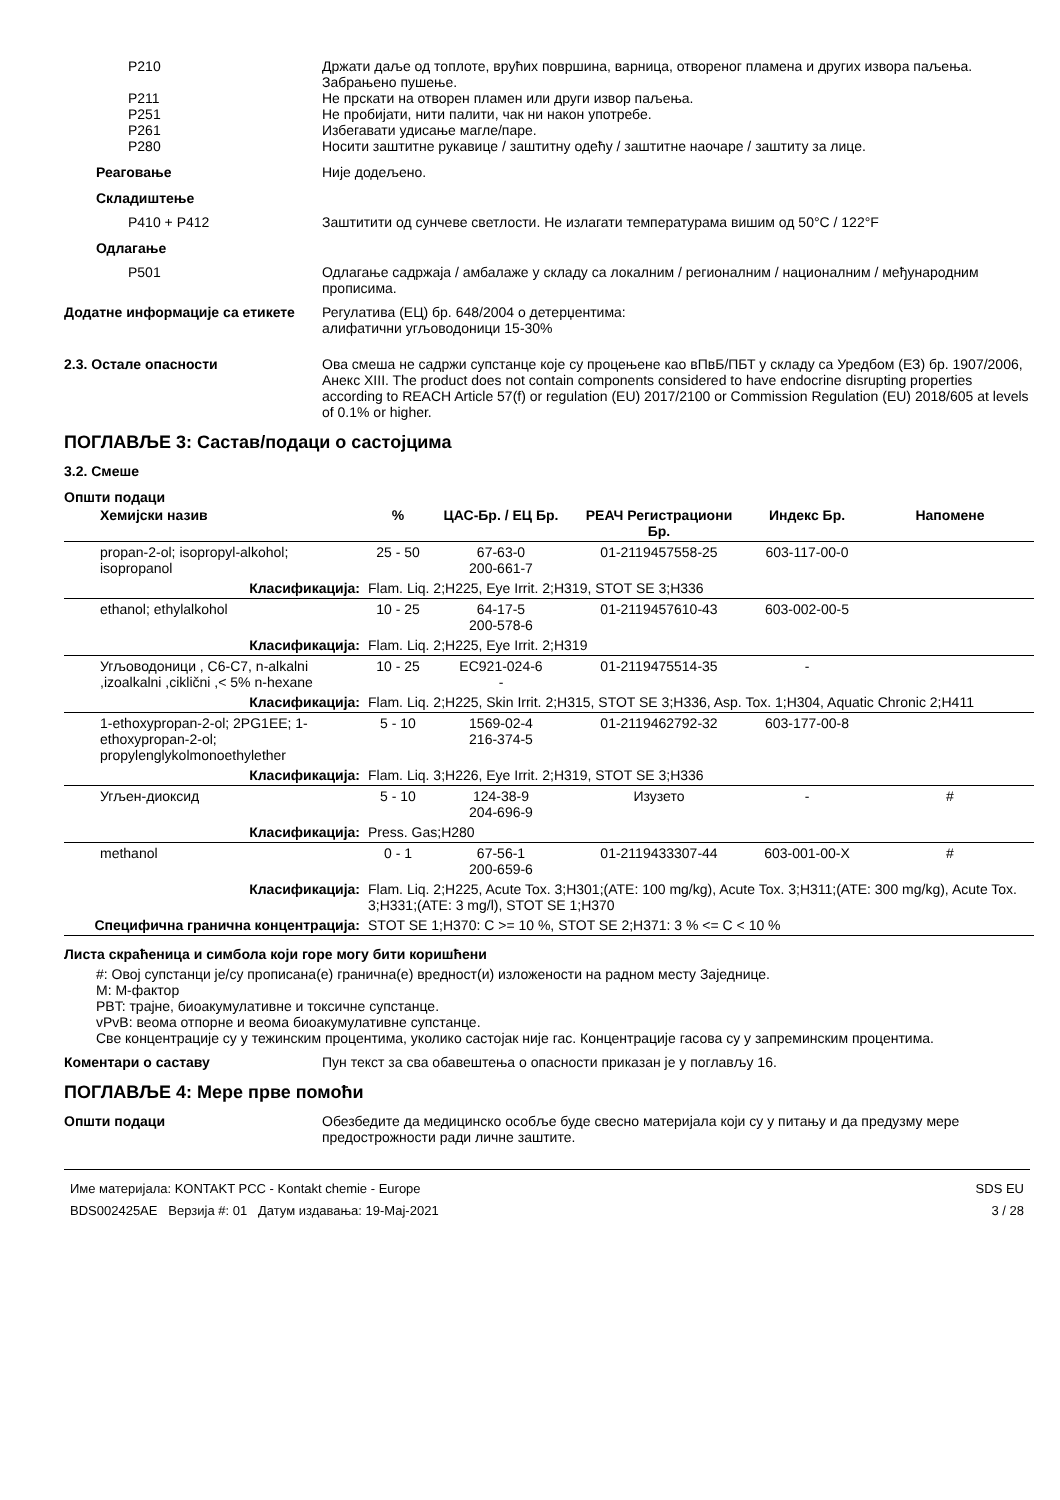P210 Држати даље од топлоте, врућих површина, варница, отвореног пламена и других извора паљења. Забрањено пушење.
P211 Не прскати на отворен пламен или други извор паљења.
P251 Не пробијати, нити палити, чак ни након употребе.
P261 Избегавати удисање магле/паре.
P280 Носити заштитне рукавице / заштитну одећу / заштитне наочаре / заштиту за лице.
Реаговање Није додељено.
Складиштење
P410 + P412 Заштитити од сунчеве светлости. Не излагати температурама вишим од 50°C / 122°F
Одлагање
P501 Одлагање садржаја / амбалаже у складу са локалним / регионалним / националним / међународним прописима.
Додатне информације са етикете Регулатива (ЕЦ) бр. 648/2004 о детерџентима:
алифатични угљоводоници 15-30%
2.3. Остале опасности Ова смеша не садржи супстанце које су процењене као вПвБ/ПБТ у складу са Уредбом (ЕЗ) бр. 1907/2006, Анекс XIII. The product does not contain components considered to have endocrine disrupting properties according to REACH Article 57(f) or regulation (EU) 2017/2100 or Commission Regulation (EU) 2018/605 at levels of 0.1% or higher.
ПОГЛАВЉЕ 3: Састав/подаци о састојцима
3.2. Смеше
Општи подаци
| Хемијски назив | % | ЦАС-Бр. / ЕЦ Бр. | РЕАЧ Регистрациони Бр. | Индекс Бр. | Напомене |
| --- | --- | --- | --- | --- | --- |
| propan-2-ol; isopropyl-alkohol; isopropanol | 25 - 50 | 67-63-0 200-661-7 | 01-2119457558-25 | 603-117-00-0 | |
| Класификација: | Flam. Liq. 2;H225, Eye Irrit. 2;H319, STOT SE 3;H336 | | | | |
| ethanol; ethylalkohol | 10 - 25 | 64-17-5 200-578-6 | 01-2119457610-43 | 603-002-00-5 | |
| Класификација: | Flam. Liq. 2;H225, Eye Irrit. 2;H319 | | | | |
| Угљоводоници , C6-C7, n-alkalni ,izoalkalni ,ciklični ,< 5% n-hexane | 10 - 25 | EC921-024-6 - | 01-2119475514-35 | - | |
| Класификација: | Flam. Liq. 2;H225, Skin Irrit. 2;H315, STOT SE 3;H336, Asp. Tox. 1;H304, Aquatic Chronic 2;H411 | | | | |
| 1-ethoxypropan-2-ol; 2PG1EE; 1-ethoxypropan-2-ol; propylenglykolmonoethylether | 5 - 10 | 1569-02-4 216-374-5 | 01-2119462792-32 | 603-177-00-8 | |
| Класификација: | Flam. Liq. 3;H226, Eye Irrit. 2;H319, STOT SE 3;H336 | | | | |
| Угљен-диоксид | 5 - 10 | 124-38-9 204-696-9 | Изузето | - | # |
| Класификација: | Press. Gas;H280 | | | | |
| methanol | 0 - 1 | 67-56-1 200-659-6 | 01-2119433307-44 | 603-001-00-X | # |
| Класификација: | Flam. Liq. 2;H225, Acute Tox. 3;H301;(ATE: 100 mg/kg), Acute Tox. 3;H311;(ATE: 300 mg/kg), Acute Tox. 3;H331;(ATE: 3 mg/l), STOT SE 1;H370 | | | | |
| Специфична гранична концентрација: | STOT SE 1;H370: C >= 10 %, STOT SE 2;H371: 3 % <= C < 10 % | | | | |
Листа скраћеница и симбола који горе могу бити коришћени
#: Овој супстанци је/су прописана(е) гранична(е) вредност(и) изложености на радном месту Заједнице.
M: M-фактор
PBT: трајне, биоакумулативне и токсичне супстанце.
vPvB: веома отпорне и веома биоакумулативне супстанце.
Све концентрације су у тежинским процентима, уколико састојак није гас. Концентрације гасова су у запреминским процентима.
Коментари о саставу Пун текст за сва обавештења о опасности приказан је у поглављу 16.
ПОГЛАВЉЕ 4: Мере прве помоћи
Општи подаци Обезбедите да медицинско особље буде свесно материјала који су у питању и да предузму мере предострожности ради личне заштите.
Име материјала: KONTAKT PCC - Kontakt chemie - Europe
BDS002425AE Верзија #: 01 Датум издавања: 19-Мај-2021
SDS EU
3 / 28